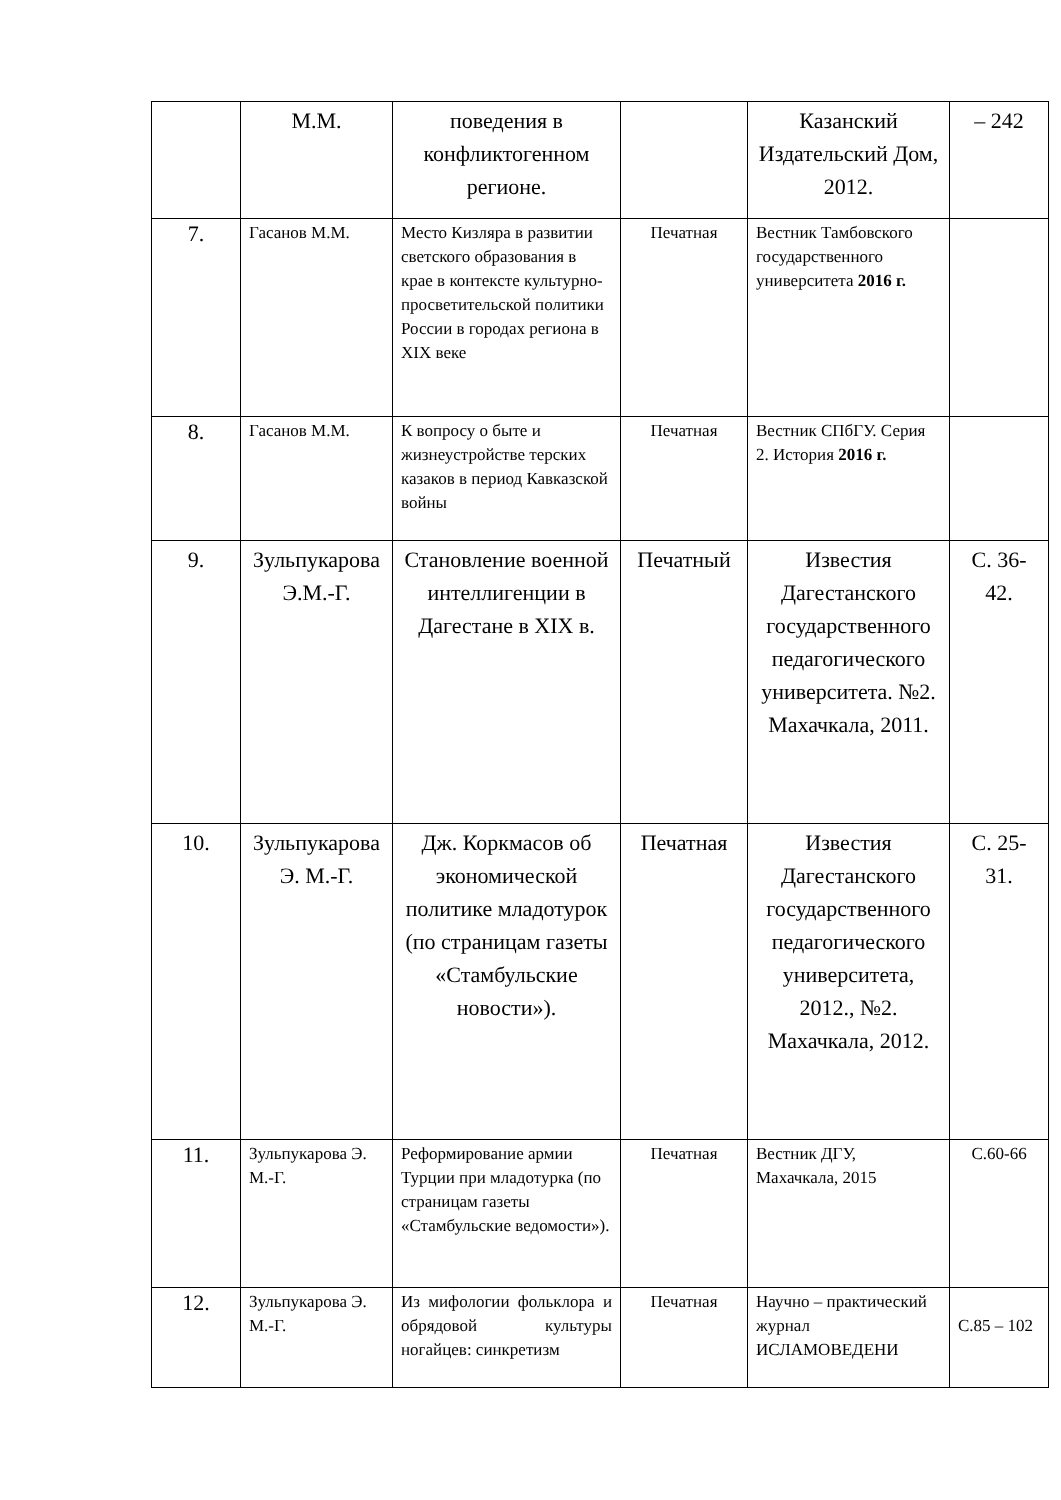| | М.М. | поведения в конфликтогенном регионе. | | Казанский Издательский Дом, 2012. | – 242 |
| 7. | Гасанов М.М. | Место Кизляра в развитии светского образования в крае в контексте культурно-просветительской политики России в городах региона в XIX веке | Печатная | Вестник Тамбовского государственного университета 2016 г. | |
| 8. | Гасанов М.М. | К вопросу о быте и жизнеустройстве терских казаков в период Кавказской войны | Печатная | Вестник СПбГУ. Серия 2. История 2016 г. | |
| 9. | Зульпукарова Э.М.-Г. | Становление военной интеллигенции в Дагестане в XIX в. | Печатный | Известия Дагестанского государственного педагогического университета. №2. Махачкала, 2011. | С. 36-42. |
| 10. | Зульпукарова Э. М.-Г. | Дж. Коркмасов об экономической политике младотурок (по страницам газеты «Стамбульские новости»). | Печатная | Известия Дагестанского государственного педагогического университета, 2012., №2. Махачкала, 2012. | С. 25-31. |
| 11. | Зульпукарова Э. М.-Г. | Реформирование армии Турции при младотурка (по страницам газеты «Стамбульские ведомости»). | Печатная | Вестник ДГУ, Махачкала, 2015 | С.60-66 |
| 12. | Зульпукарова Э. М.-Г. | Из мифологии фольклора и обрядовой культуры ногайцев: синкретизм | Печатная | Научно – практический журнал ИСЛАМОВЕДЕНИ | С.85 – 102 |